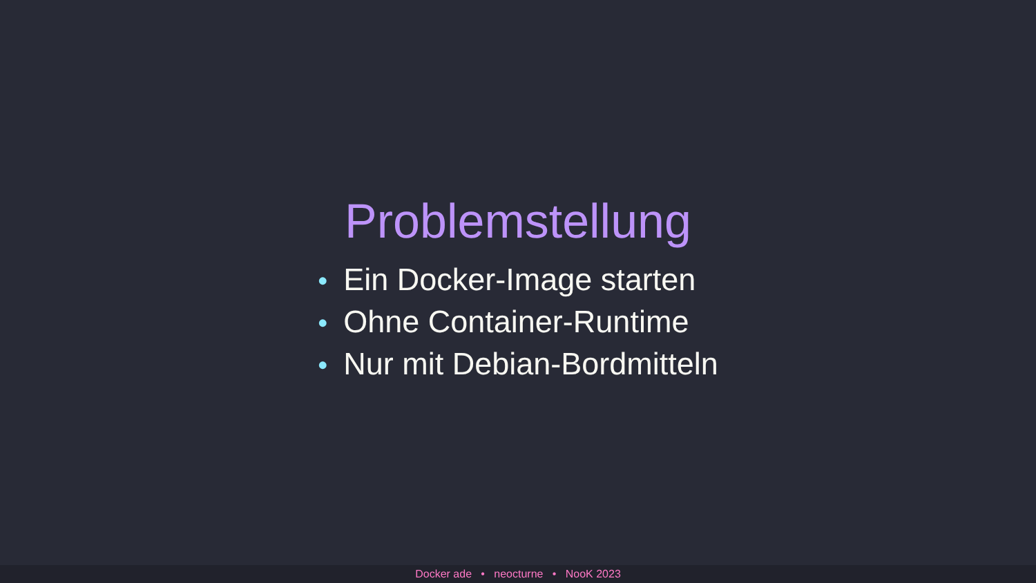Problemstellung
• Ein Docker-Image starten
• Ohne Container-Runtime
• Nur mit Debian-Bordmitteln
Docker ade • neocturne • NooK 2023